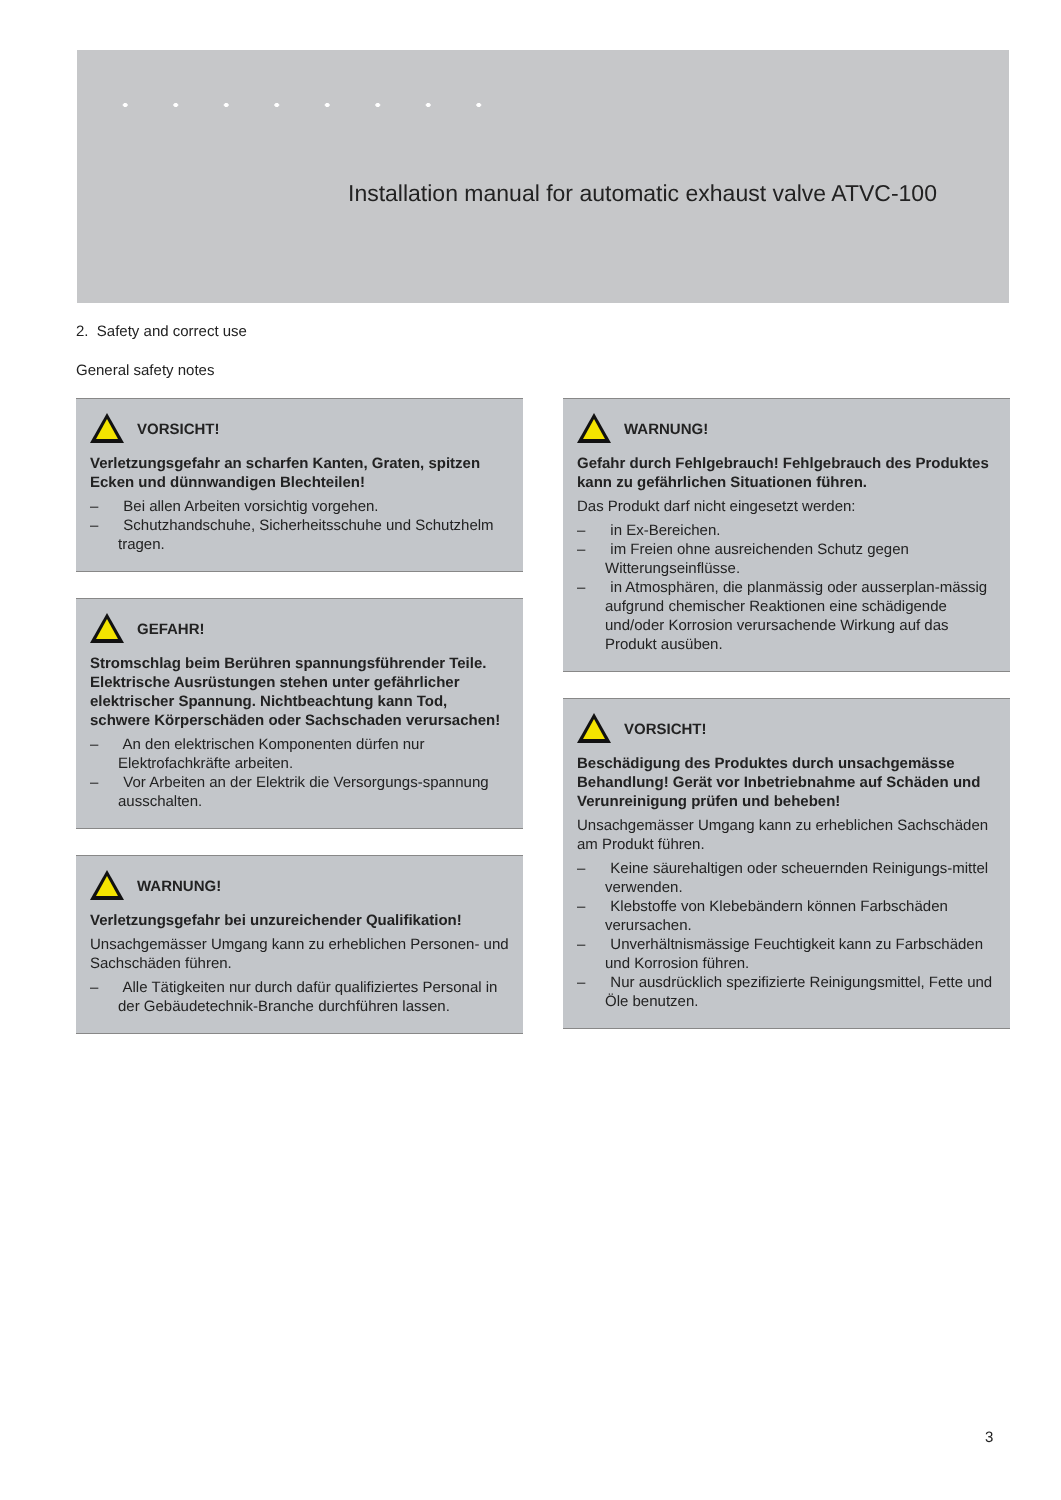Installation manual for automatic exhaust valve ATVC-100
2. Safety and correct use
General safety notes
VORSICHT!
Verletzungsgefahr an scharfen Kanten, Graten, spitzen Ecken und dünnwandigen Blechteilen!
– Bei allen Arbeiten vorsichtig vorgehen.
– Schutzhandschuhe, Sicherheitsschuhe und Schutzhelm tragen.
GEFAHR!
Stromschlag beim Berühren spannungsführender Teile. Elektrische Ausrüstungen stehen unter gefährlicher elektrischer Spannung. Nichtbeachtung kann Tod, schwere Körperschäden oder Sachschaden verursachen!
– An den elektrischen Komponenten dürfen nur Elektrofachkräfte arbeiten.
– Vor Arbeiten an der Elektrik die Versorgungs-spannung ausschalten.
WARNUNG!
Verletzungsgefahr bei unzureichender Qualifikation!
Unsachgemässer Umgang kann zu erheblichen Personen- und Sachschäden führen.
– Alle Tätigkeiten nur durch dafür qualifiziertes Personal in der Gebäudetechnik-Branche durchführen lassen.
WARNUNG!
Gefahr durch Fehlgebrauch! Fehlgebrauch des Produktes kann zu gefährlichen Situationen führen.
Das Produkt darf nicht eingesetzt werden:
– in Ex-Bereichen.
– im Freien ohne ausreichenden Schutz gegen Witterungseinflüsse.
– in Atmosphären, die planmässig oder ausserplan-mässig aufgrund chemischer Reaktionen eine schädigende und/oder Korrosion verursachende Wirkung auf das Produkt ausüben.
VORSICHT!
Beschädigung des Produktes durch unsachgemässe Behandlung! Gerät vor Inbetriebnahme auf Schäden und Verunreinigung prüfen und beheben!
Unsachgemässer Umgang kann zu erheblichen Sachschäden am Produkt führen.
– Keine säurehaltigen oder scheuernden Reinigungs-mittel verwenden.
– Klebstoffe von Klebebändern können Farbschäden verursachen.
– Unverhältnismässige Feuchtigkeit kann zu Farbschäden und Korrosion führen.
– Nur ausdrücklich spezifizierte Reinigungsmittel, Fette und Öle benutzen.
3